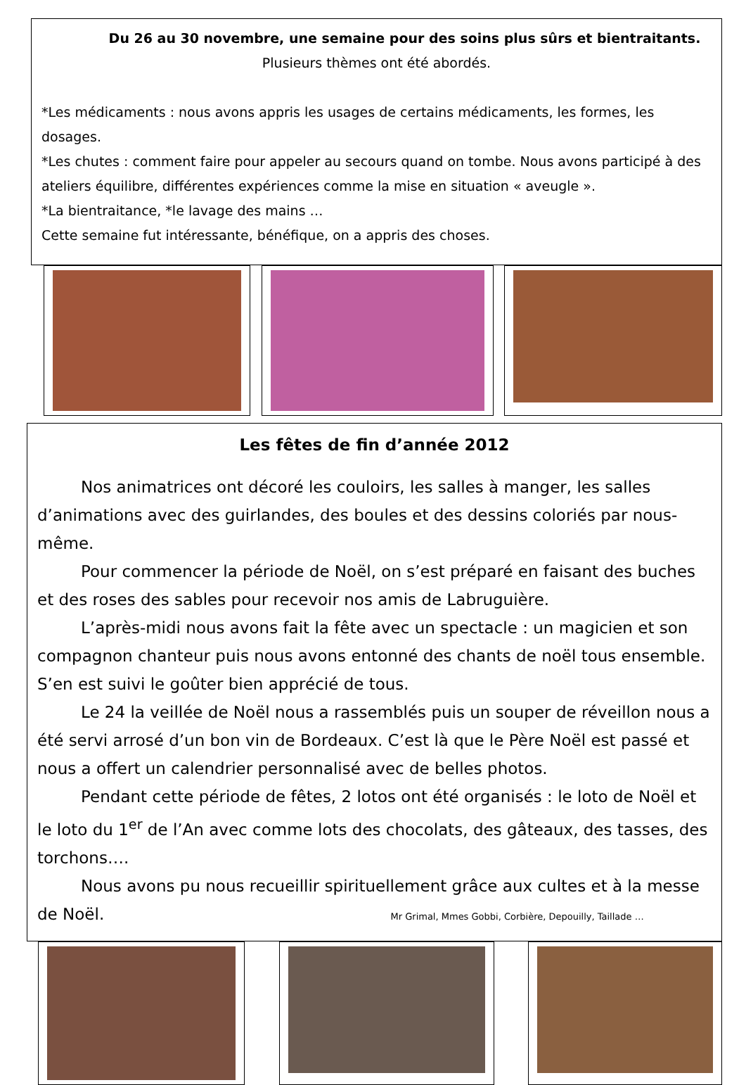Du 26 au 30 novembre, une semaine pour des soins plus sûrs et bientraitants.
Plusieurs thèmes ont été abordés.
*Les médicaments : nous avons appris les usages de certains médicaments, les formes, les dosages.
*Les chutes : comment faire pour appeler au secours quand on tombe. Nous avons participé à des ateliers équilibre, différentes expériences comme la mise en situation « aveugle ».
*La bientraitance, *le lavage des mains …
Cette semaine fut intéressante, bénéfique, on a appris des choses.
Les fêtes de fin d’année 2012
Nos animatrices ont décoré les couloirs, les salles à manger, les salles d’animations avec des guirlandes, des boules et des dessins coloriés par nous-même.
Pour commencer la période de Noël, on s’est préparé en faisant des buches et des roses des sables pour recevoir nos amis de Labruguière.
L’après-midi nous avons fait la fête avec un spectacle : un magicien et son compagnon chanteur puis nous avons entonné des chants de noël tous ensemble. S’en est suivi le goûter bien apprécié de tous.
Le 24 la veillée de Noël nous a rassemblés puis un souper de réveillon nous a été servi arrosé d’un bon vin de Bordeaux. C’est là que le Père Noël est passé et nous a offert un calendrier personnalisé avec de belles photos.
Pendant cette période de fêtes, 2 lotos ont été organisés : le loto de Noël et le loto du 1<sup>er</sup> de l’An avec comme lots des chocolats, des gâteaux, des tasses, des torchons….
Nous avons pu nous recueillir spirituellement grâce aux cultes et à la messe de Noël. Mr Grimal, Mmes Gobbi, Corbière, Depouilly, Taillade …